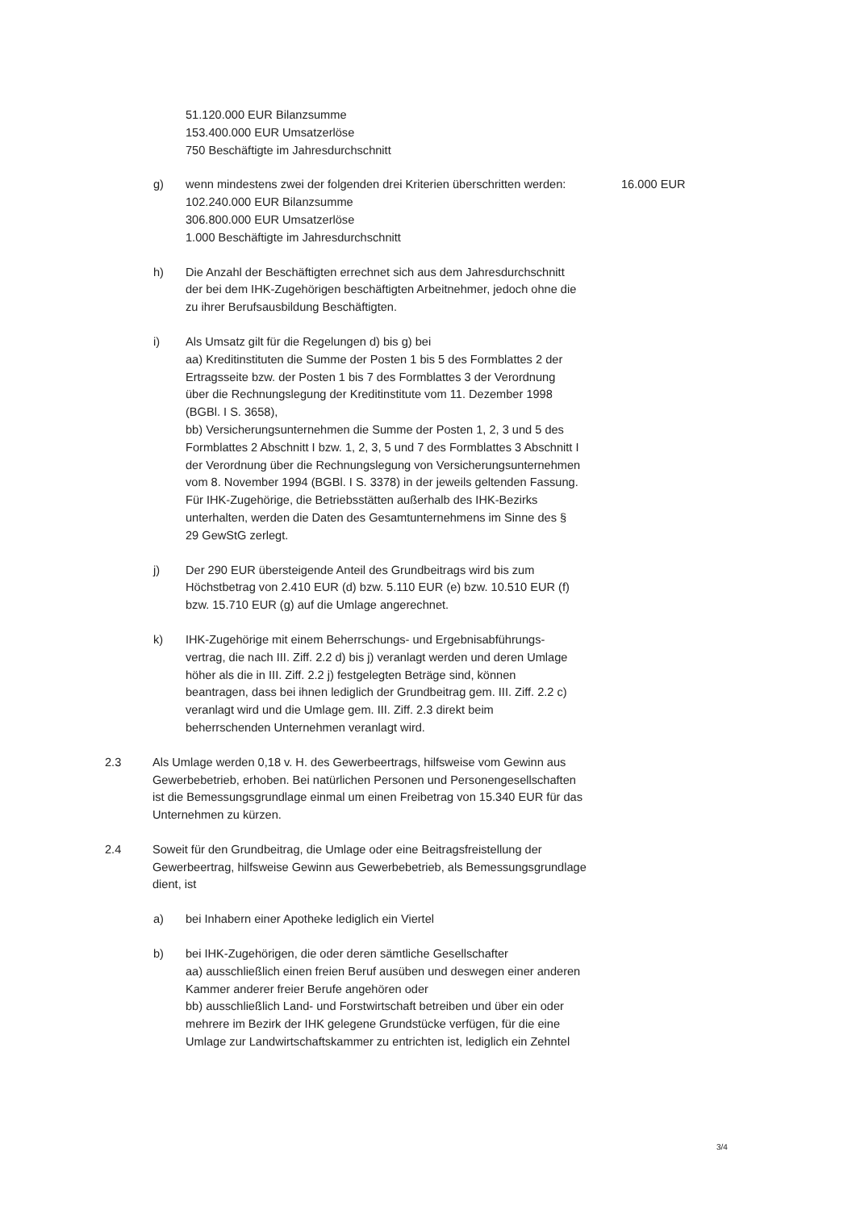51.120.000 EUR Bilanzsumme
153.400.000 EUR Umsatzerlöse
750 Beschäftigte im Jahresdurchschnitt
g) wenn mindestens zwei der folgenden drei Kriterien überschritten werden:
102.240.000 EUR Bilanzsumme
306.800.000 EUR Umsatzerlöse
1.000 Beschäftigte im Jahresdurchschnitt
16.000 EUR
h) Die Anzahl der Beschäftigten errechnet sich aus dem Jahresdurchschnitt der bei dem IHK-Zugehörigen beschäftigten Arbeitnehmer, jedoch ohne die zu ihrer Berufsausbildung Beschäftigten.
i) Als Umsatz gilt für die Regelungen d) bis g) bei
aa) Kreditinstituten die Summe der Posten 1 bis 5 des Formblattes 2 der Ertragsseite bzw. der Posten 1 bis 7 des Formblattes 3 der Verordnung über die Rechnungslegung der Kreditinstitute vom 11. Dezember 1998 (BGBl. I S. 3658),
bb) Versicherungsunternehmen die Summe der Posten 1, 2, 3 und 5 des Formblattes 2 Abschnitt I bzw. 1, 2, 3, 5 und 7 des Formblattes 3 Abschnitt I der Verordnung über die Rechnungslegung von Versicherungsunternehmen vom 8. November 1994 (BGBl. I S. 3378) in der jeweils geltenden Fassung.
Für IHK-Zugehörige, die Betriebsstätten außerhalb des IHK-Bezirks unterhalten, werden die Daten des Gesamtunternehmens im Sinne des § 29 GewStG zerlegt.
j) Der 290 EUR übersteigende Anteil des Grundbeitrags wird bis zum Höchstbetrag von 2.410 EUR (d) bzw. 5.110 EUR (e) bzw. 10.510 EUR (f) bzw. 15.710 EUR (g) auf die Umlage angerechnet.
k) IHK-Zugehörige mit einem Beherrschungs- und Ergebnisabführungs-vertrag, die nach III. Ziff. 2.2 d) bis j) veranlagt werden und deren Umlage höher als die in III. Ziff. 2.2 j) festgelegten Beträge sind, können beantragen, dass bei ihnen lediglich der Grundbeitrag gem. III. Ziff. 2.2 c) veranlagt wird und die Umlage gem. III. Ziff. 2.3 direkt beim beherrschenden Unternehmen veranlagt wird.
2.3 Als Umlage werden 0,18 v. H. des Gewerbeertrags, hilfsweise vom Gewinn aus Gewerbebetrieb, erhoben. Bei natürlichen Personen und Personengesellschaften ist die Bemessungsgrundlage einmal um einen Freibetrag von 15.340 EUR für das Unternehmen zu kürzen.
2.4 Soweit für den Grundbeitrag, die Umlage oder eine Beitragsfreistellung der Gewerbeertrag, hilfsweise Gewinn aus Gewerbebetrieb, als Bemessungsgrundlage dient, ist
a) bei Inhabern einer Apotheke lediglich ein Viertel
b) bei IHK-Zugehörigen, die oder deren sämtliche Gesellschafter
aa) ausschließlich einen freien Beruf ausüben und deswegen einer anderen Kammer anderer freier Berufe angehören oder
bb) ausschließlich Land- und Forstwirtschaft betreiben und über ein oder mehrere im Bezirk der IHK gelegene Grundstücke verfügen, für die eine Umlage zur Landwirtschaftskammer zu entrichten ist, lediglich ein Zehntel
3/4